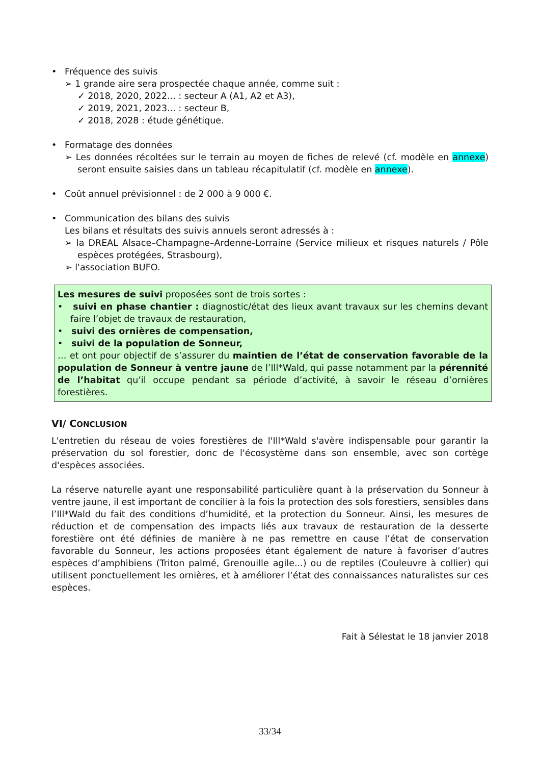• Fréquence des suivis
➢ 1 grande aire sera prospectée chaque année, comme suit :
✓ 2018, 2020, 2022... : secteur A (A1, A2 et A3),
✓ 2019, 2021, 2023... : secteur B,
✓ 2018, 2028 : étude génétique.
• Formatage des données
➢ Les données récoltées sur le terrain au moyen de fiches de relevé (cf. modèle en annexe) seront ensuite saisies dans un tableau récapitulatif (cf. modèle en annexe).
• Coût annuel prévisionnel : de 2 000 à 9 000 €.
• Communication des bilans des suivis
Les bilans et résultats des suivis annuels seront adressés à :
➢ la DREAL Alsace–Champagne–Ardenne-Lorraine (Service milieux et risques naturels / Pôle espèces protégées, Strasbourg),
➢ l'association BUFO.
Les mesures de suivi proposées sont de trois sortes :
• suivi en phase chantier : diagnostic/état des lieux avant travaux sur les chemins devant faire l’objet de travaux de restauration,
• suivi des ornières de compensation,
• suivi de la population de Sonneur,
… et ont pour objectif de s’assurer du maintien de l’état de conservation favorable de la population de Sonneur à ventre jaune de l’Ill*Wald, qui passe notamment par la pérennité de l’habitat qu’il occupe pendant sa période d’activité, à savoir le réseau d’ornières forestières.
VI/ CONCLUSION
L'entretien du réseau de voies forestières de l'Ill*Wald s'avère indispensable pour garantir la préservation du sol forestier, donc de l'écosystème dans son ensemble, avec son cortège d'espèces associées.
La réserve naturelle ayant une responsabilité particulière quant à la préservation du Sonneur à ventre jaune, il est important de concilier à la fois la protection des sols forestiers, sensibles dans l’Ill*Wald du fait des conditions d’humidité, et la protection du Sonneur. Ainsi, les mesures de réduction et de compensation des impacts liés aux travaux de restauration de la desserte forestière ont été définies de manière à ne pas remettre en cause l’état de conservation favorable du Sonneur, les actions proposées étant également de nature à favoriser d’autres espèces d’amphibiens (Triton palmé, Grenouille agile...) ou de reptiles (Couleuvre à collier) qui utilisent ponctuellement les ornières, et à améliorer l’état des connaissances naturalistes sur ces espèces.
Fait à Sélestat le 18 janvier 2018
33/34